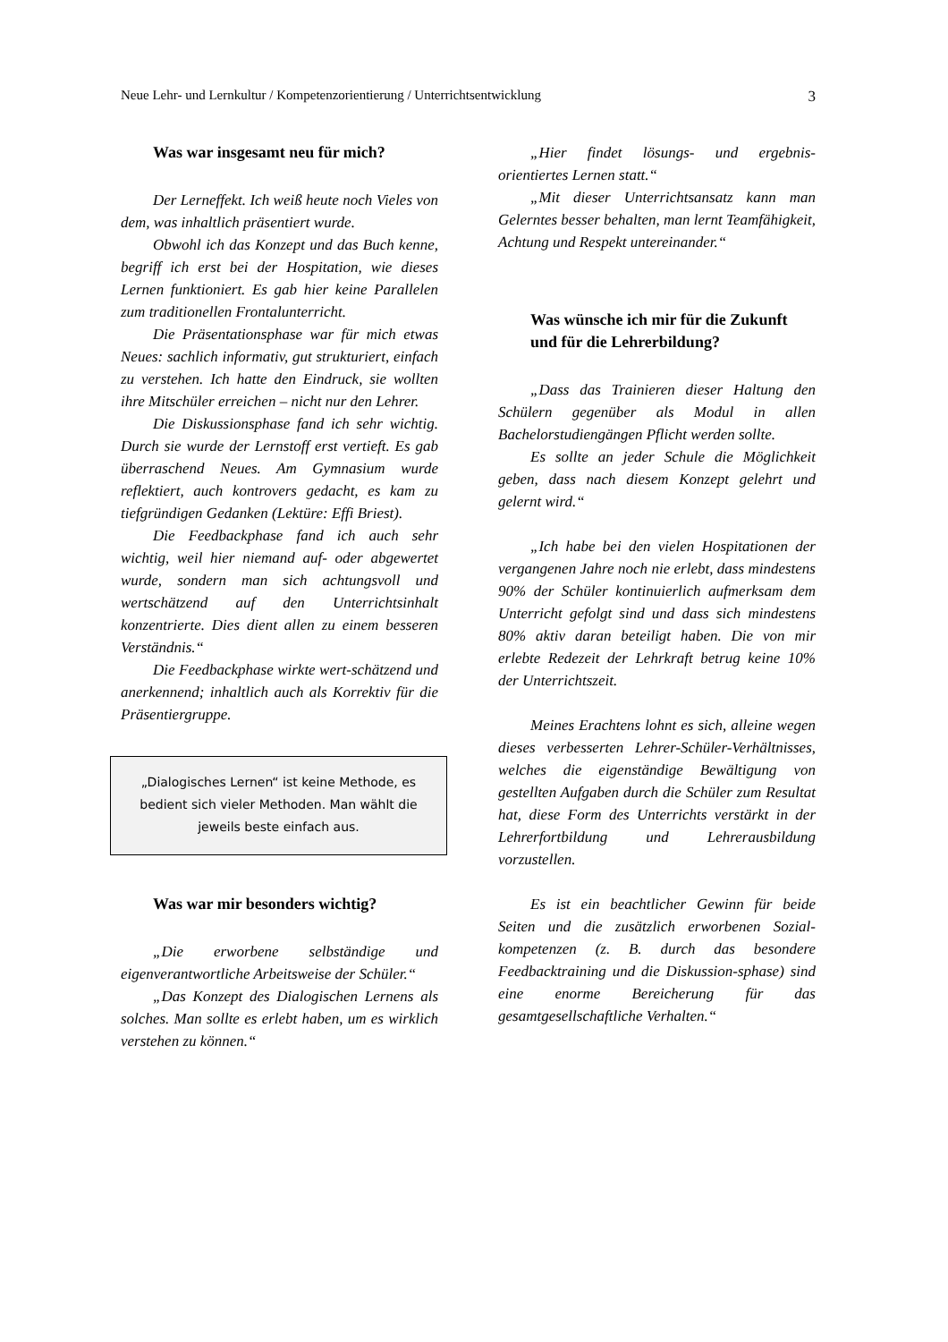Neue Lehr- und Lernkultur / Kompetenzorientierung / Unterrichtsentwicklung 3
Was war insgesamt neu für mich?
Der Lerneffekt. Ich weiß heute noch Vieles von dem, was inhaltlich präsentiert wurde.
Obwohl ich das Konzept und das Buch kenne, begriff ich erst bei der Hospitation, wie dieses Lernen funktioniert. Es gab hier keine Parallelen zum traditionellen Frontalunterricht.
Die Präsentationsphase war für mich etwas Neues: sachlich informativ, gut strukturiert, einfach zu verstehen. Ich hatte den Eindruck, sie wollten ihre Mitschüler erreichen – nicht nur den Lehrer.
Die Diskussionsphase fand ich sehr wichtig. Durch sie wurde der Lernstoff erst vertieft. Es gab überraschend Neues. Am Gymnasium wurde reflektiert, auch kontrovers gedacht, es kam zu tiefgründigen Gedanken (Lektüre: Effi Briest).
Die Feedbackphase fand ich auch sehr wichtig, weil hier niemand auf- oder abgewertet wurde, sondern man sich achtungsvoll und wertschätzend auf den Unterrichtsinhalt konzentrierte. Dies dient allen zu einem besseren Verständnis.“
Die Feedbackphase wirkte wert-schätzend und anerkennend; inhaltlich auch als Korrektiv für die Präsentiergruppe.
„Dialogisches Lernen“ ist keine Methode, es bedient sich vieler Methoden. Man wählt die jeweils beste einfach aus.
Was war mir besonders wichtig?
„Die erworbene selbständige und eigenverantwortliche Arbeitsweise der Schüler.“
„Das Konzept des Dialogischen Lernens als solches. Man sollte es erlebt haben, um es wirklich verstehen zu können.“
„Hier findet lösungs- und ergebnis-orientiertes Lernen statt.“
„Mit dieser Unterrichtsansatz kann man Gelerntes besser behalten, man lernt Teamfähigkeit, Achtung und Respekt untereinander.“
Was wünsche ich mir für die Zukunft und für die Lehrerbildung?
„Dass das Trainieren dieser Haltung den Schülern gegenüber als Modul in allen Bachelorstudiengängen Pflicht werden sollte.
Es sollte an jeder Schule die Möglichkeit geben, dass nach diesem Konzept gelehrt und gelernt wird.“
„Ich habe bei den vielen Hospitationen der vergangenen Jahre noch nie erlebt, dass mindestens 90% der Schüler kontinuierlich aufmerksam dem Unterricht gefolgt sind und dass sich mindestens 80% aktiv daran beteiligt haben. Die von mir erlebte Redezeit der Lehrkraft betrug keine 10% der Unterrichtszeit.
Meines Erachtens lohnt es sich, alleine wegen dieses verbesserten Lehrer-Schüler-Verhältnisses, welches die eigenständige Bewältigung von gestellten Aufgaben durch die Schüler zum Resultat hat, diese Form des Unterrichts verstärkt in der Lehrerfortbildung und Lehrerausbildung vorzustellen.
Es ist ein beachtlicher Gewinn für beide Seiten und die zusätzlich erworbenen Sozial-kompetenzen (z. B. durch das besondere Feedbacktraining und die Diskussion-sphase) sind eine enorme Bereicherung für das gesamtgesellschaftliche Verhalten.“